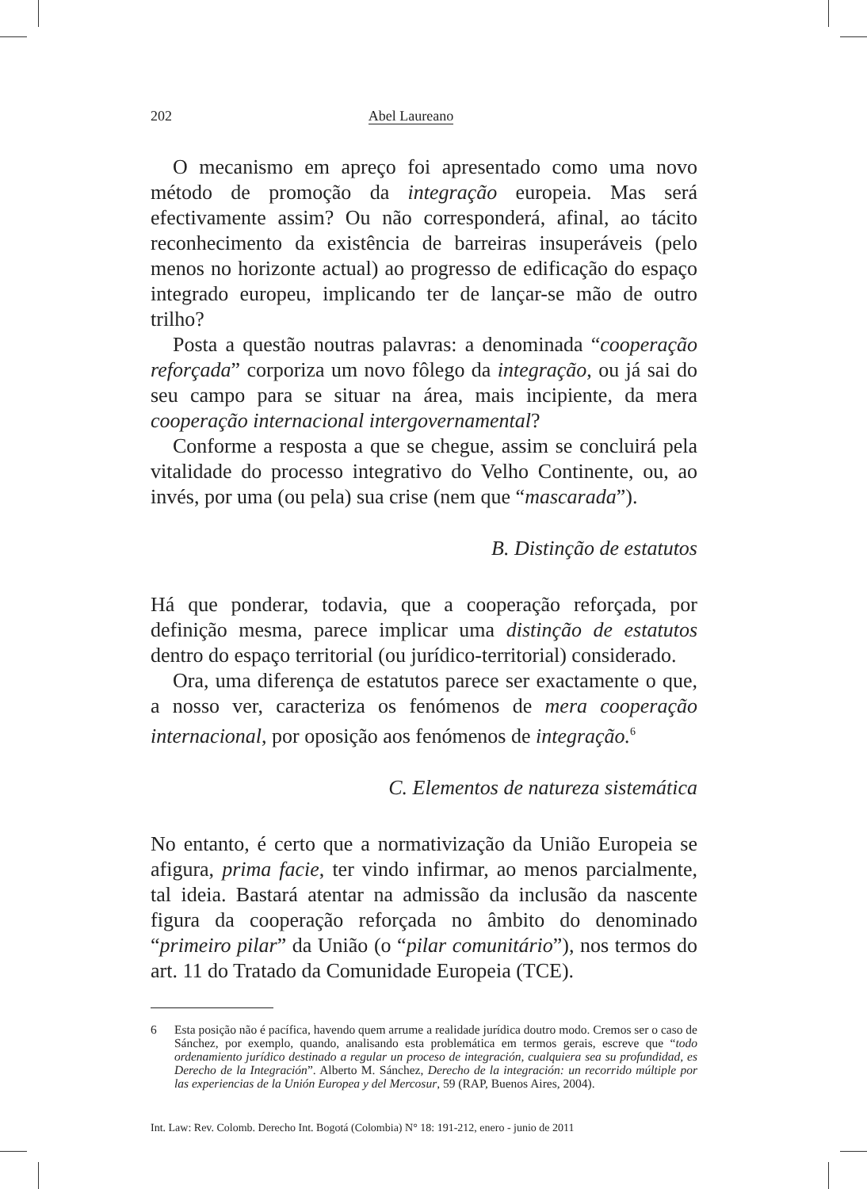202 Abel Laureano
O mecanismo em apreço foi apresentado como uma novo método de promoção da integração europeia. Mas será efectivamente assim? Ou não corresponderá, afinal, ao tácito reconhecimento da existência de barreiras insuperáveis (pelo menos no horizonte actual) ao progresso de edificação do espaço integrado europeu, implicando ter de lançar-se mão de outro trilho?
Posta a questão noutras palavras: a denominada “cooperação reforçada” corporiza um novo fôlego da integração, ou já sai do seu campo para se situar na área, mais incipiente, da mera cooperação internacional intergovernamental?
Conforme a resposta a que se chegue, assim se concluirá pela vitalidade do processo integrativo do Velho Continente, ou, ao invés, por uma (ou pela) sua crise (nem que “mascarada”).
B. Distinção de estatutos
Há que ponderar, todavia, que a cooperação reforçada, por definição mesma, parece implicar uma distinção de estatutos dentro do espaço territorial (ou jurídico-territorial) considerado.
Ora, uma diferença de estatutos parece ser exactamente o que, a nosso ver, caracteriza os fenómenos de mera cooperação internacional, por oposição aos fenómenos de integração.<sup>6</sup>
C. Elementos de natureza sistemática
No entanto, é certo que a normativização da União Europeia se afigura, prima facie, ter vindo infirmar, ao menos parcialmente, tal ideia. Bastará atentar na admissão da inclusão da nascente figura da cooperação reforçada no âmbito do denominado “primeiro pilar” da União (o “pilar comunitário”), nos termos do art. 11 do Tratado da Comunidade Europeia (TCE).
6 Esta posição não é pacífica, havendo quem arrume a realidade jurídica doutro modo. Cremos ser o caso de Sánchez, por exemplo, quando, analisando esta problemática em termos gerais, escreve que “todo ordenamiento jurídico destinado a regular un proceso de integración, cualquiera sea su profundidad, es Derecho de la Integración”. Alberto M. Sánchez, Derecho de la integración: un recorrido múltiple por las experiencias de la Unión Europea y del Mercosur, 59 (RAP, Buenos Aires, 2004).
Int. Law: Rev. Colomb. Derecho Int. Bogotá (Colombia) N° 18: 191-212, enero - junio de 2011